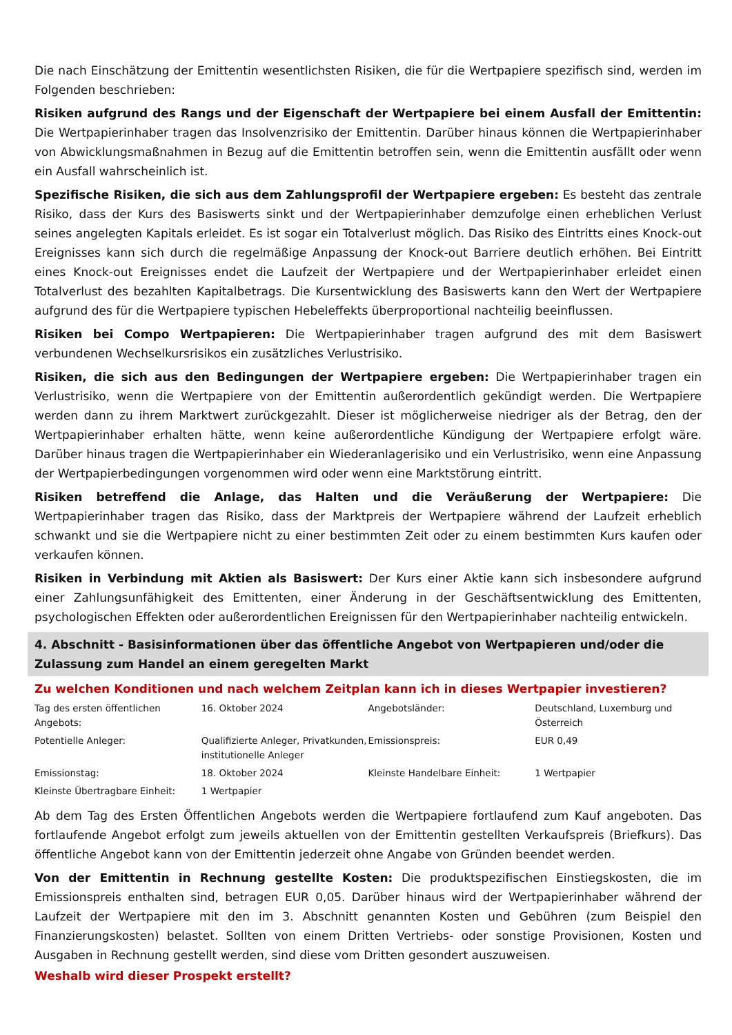Die nach Einschätzung der Emittentin wesentlichsten Risiken, die für die Wertpapiere spezifisch sind, werden im Folgenden beschrieben:
Risiken aufgrund des Rangs und der Eigenschaft der Wertpapiere bei einem Ausfall der Emittentin: Die Wertpapierinhaber tragen das Insolvenzrisiko der Emittentin. Darüber hinaus können die Wertpapierinhaber von Abwicklungsmaßnahmen in Bezug auf die Emittentin betroffen sein, wenn die Emittentin ausfällt oder wenn ein Ausfall wahrscheinlich ist.
Spezifische Risiken, die sich aus dem Zahlungsprofil der Wertpapiere ergeben: Es besteht das zentrale Risiko, dass der Kurs des Basiswerts sinkt und der Wertpapierinhaber demzufolge einen erheblichen Verlust seines angelegten Kapitals erleidet. Es ist sogar ein Totalverlust möglich. Das Risiko des Eintritts eines Knock-out Ereignisses kann sich durch die regelmäßige Anpassung der Knock-out Barriere deutlich erhöhen. Bei Eintritt eines Knock-out Ereignisses endet die Laufzeit der Wertpapiere und der Wertpapierinhaber erleidet einen Totalverlust des bezahlten Kapitalbetrags. Die Kursentwicklung des Basiswerts kann den Wert der Wertpapiere aufgrund des für die Wertpapiere typischen Hebeleffekts überproportional nachteilig beeinflussen.
Risiken bei Compo Wertpapieren: Die Wertpapierinhaber tragen aufgrund des mit dem Basiswert verbundenen Wechselkursrisikos ein zusätzliches Verlustrisiko.
Risiken, die sich aus den Bedingungen der Wertpapiere ergeben: Die Wertpapierinhaber tragen ein Verlustrisiko, wenn die Wertpapiere von der Emittentin außerordentlich gekündigt werden. Die Wertpapiere werden dann zu ihrem Marktwert zurückgezahlt. Dieser ist möglicherweise niedriger als der Betrag, den der Wertpapierinhaber erhalten hätte, wenn keine außerordentliche Kündigung der Wertpapiere erfolgt wäre. Darüber hinaus tragen die Wertpapierinhaber ein Wiederanlagerisiko und ein Verlustrisiko, wenn eine Anpassung der Wertpapierbedingungen vorgenommen wird oder wenn eine Marktstörung eintritt.
Risiken betreffend die Anlage, das Halten und die Veräußerung der Wertpapiere: Die Wertpapierinhaber tragen das Risiko, dass der Marktpreis der Wertpapiere während der Laufzeit erheblich schwankt und sie die Wertpapiere nicht zu einer bestimmten Zeit oder zu einem bestimmten Kurs kaufen oder verkaufen können.
Risiken in Verbindung mit Aktien als Basiswert: Der Kurs einer Aktie kann sich insbesondere aufgrund einer Zahlungsunfähigkeit des Emittenten, einer Änderung in der Geschäftsentwicklung des Emittenten, psychologischen Effekten oder außerordentlichen Ereignissen für den Wertpapierinhaber nachteilig entwickeln.
4. Abschnitt - Basisinformationen über das öffentliche Angebot von Wertpapieren und/oder die Zulassung zum Handel an einem geregelten Markt
Zu welchen Konditionen und nach welchem Zeitplan kann ich in dieses Wertpapier investieren?
| Tag des ersten öffentlichen Angebots: | 16. Oktober 2024 | Angebotsländer: | Deutschland, Luxemburg und Österreich |
| Potentielle Anleger: | Qualifizierte Anleger, Privatkunden, institutionelle Anleger | Emissionspreis: | EUR 0,49 |
| Emissionstag: | 18. Oktober 2024 | Kleinste Handelbare Einheit: | 1 Wertpapier |
| Kleinste Übertragbare Einheit: | 1 Wertpapier | | |
Ab dem Tag des Ersten Öffentlichen Angebots werden die Wertpapiere fortlaufend zum Kauf angeboten. Das fortlaufende Angebot erfolgt zum jeweils aktuellen von der Emittentin gestellten Verkaufspreis (Briefkurs). Das öffentliche Angebot kann von der Emittentin jederzeit ohne Angabe von Gründen beendet werden.
Von der Emittentin in Rechnung gestellte Kosten: Die produktspezifischen Einstiegskosten, die im Emissionspreis enthalten sind, betragen EUR 0,05. Darüber hinaus wird der Wertpapierinhaber während der Laufzeit der Wertpapiere mit den im 3. Abschnitt genannten Kosten und Gebühren (zum Beispiel den Finanzierungskosten) belastet. Sollten von einem Dritten Vertriebs- oder sonstige Provisionen, Kosten und Ausgaben in Rechnung gestellt werden, sind diese vom Dritten gesondert auszuweisen.
Weshalb wird dieser Prospekt erstellt?